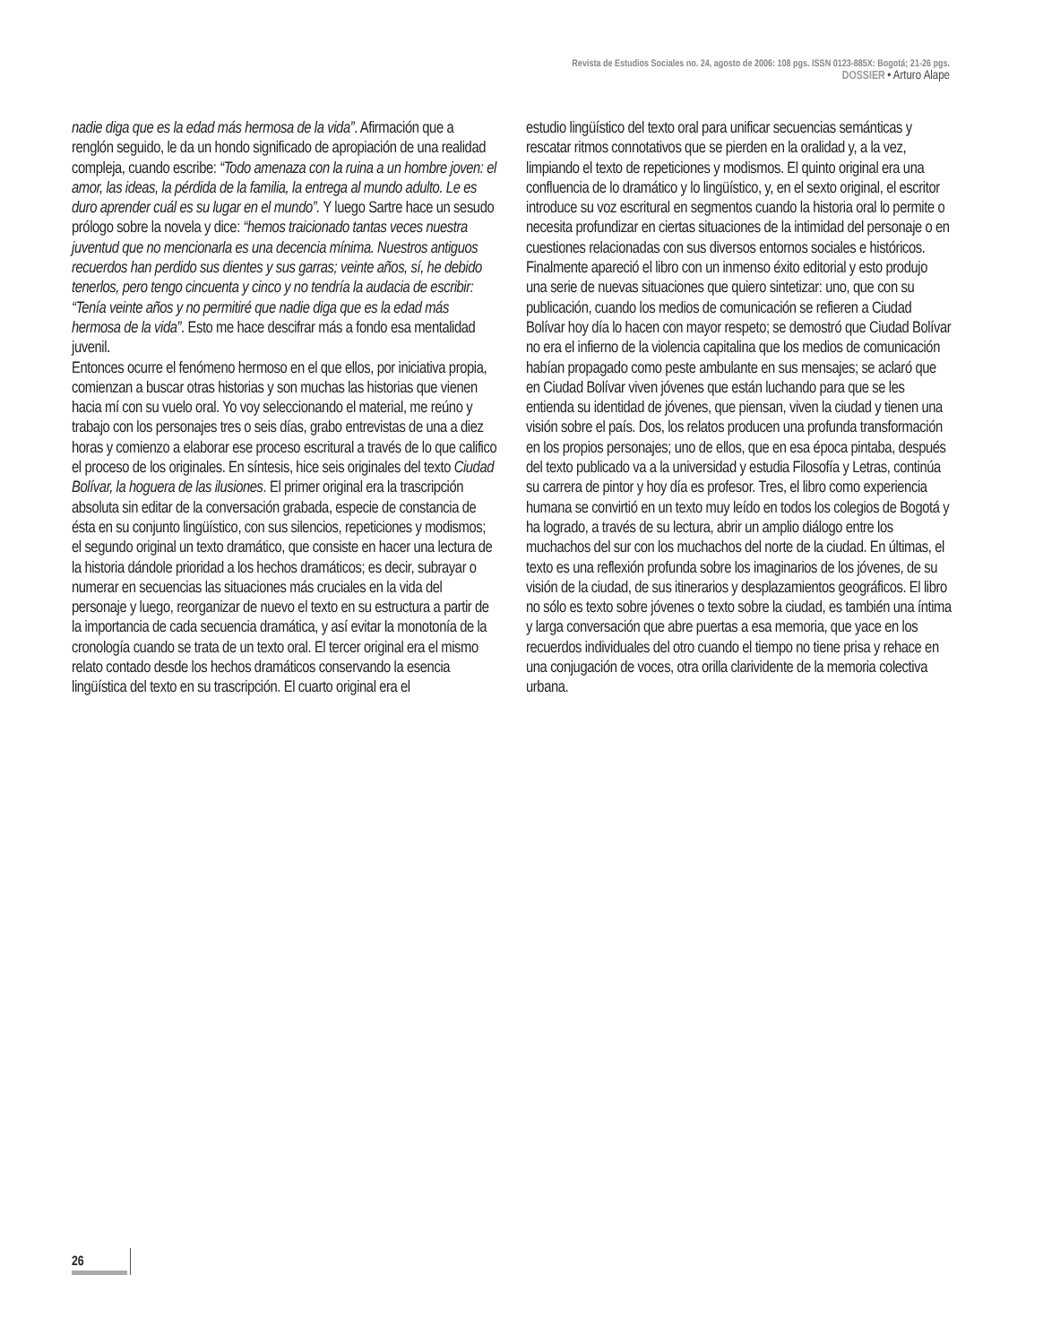Revista de Estudios Sociales no. 24, agosto de 2006: 108 pgs. ISSN 0123-885X: Bogotá; 21-26 pgs.
DOSSIER • Arturo Alape
nadie diga que es la edad más hermosa de la vida”. Afirmación que a renglón seguido, le da un hondo significado de apropiación de una realidad compleja, cuando escribe: “Todo amenaza con la ruina a un hombre joven: el amor, las ideas, la pérdida de la familia, la entrega al mundo adulto. Le es duro aprender cuál es su lugar en el mundo”. Y luego Sartre hace un sesudo prólogo sobre la novela y dice: “hemos traicionado tantas veces nuestra juventud que no mencionarla es una decencia mínima. Nuestros antiguos recuerdos han perdido sus dientes y sus garras; veinte años, sí, he debido tenerlos, pero tengo cincuenta y cinco y no tendría la audacia de escribir: “Tenía veinte años y no permitiré que nadie diga que es la edad más hermosa de la vida”. Esto me hace descifrar más a fondo esa mentalidad juvenil.
Entonces ocurre el fenómeno hermoso en el que ellos, por iniciativa propia, comienzan a buscar otras historias y son muchas las historias que vienen hacia mí con su vuelo oral. Yo voy seleccionando el material, me reúno y trabajo con los personajes tres o seis días, grabo entrevistas de una a diez horas y comienzo a elaborar ese proceso escritural a través de lo que califico el proceso de los originales. En síntesis, hice seis originales del texto Ciudad Bolívar, la hoguera de las ilusiones. El primer original era la trascripción absoluta sin editar de la conversación grabada, especie de constancia de ésta en su conjunto lingüístico, con sus silencios, repeticiones y modismos; el segundo original un texto dramático, que consiste en hacer una lectura de la historia dándole prioridad a los hechos dramáticos; es decir, subrayar o numerar en secuencias las situaciones más cruciales en la vida del personaje y luego, reorganizar de nuevo el texto en su estructura a partir de la importancia de cada secuencia dramática, y así evitar la monotonía de la cronología cuando se trata de un texto oral. El tercer original era el mismo relato contado desde los hechos dramáticos conservando la esencia lingüística del texto en su trascripción. El cuarto original era el
estudio lingüístico del texto oral para unificar secuencias semánticas y rescatar ritmos connotativos que se pierden en la oralidad y, a la vez, limpiando el texto de repeticiones y modismos. El quinto original era una confluencia de lo dramático y lo lingüístico, y, en el sexto original, el escritor introduce su voz escritural en segmentos cuando la historia oral lo permite o necesita profundizar en ciertas situaciones de la intimidad del personaje o en cuestiones relacionadas con sus diversos entornos sociales e históricos.
Finalmente apareció el libro con un inmenso éxito editorial y esto produjo una serie de nuevas situaciones que quiero sintetizar: uno, que con su publicación, cuando los medios de comunicación se refieren a Ciudad Bolívar hoy día lo hacen con mayor respeto; se demostró que Ciudad Bolívar no era el infierno de la violencia capitalina que los medios de comunicación habían propagado como peste ambulante en sus mensajes; se aclaró que en Ciudad Bolívar viven jóvenes que están luchando para que se les entienda su identidad de jóvenes, que piensan, viven la ciudad y tienen una visión sobre el país. Dos, los relatos producen una profunda transformación en los propios personajes; uno de ellos, que en esa época pintaba, después del texto publicado va a la universidad y estudia Filosofía y Letras, continúa su carrera de pintor y hoy día es profesor. Tres, el libro como experiencia humana se convirtió en un texto muy leído en todos los colegios de Bogotá y ha logrado, a través de su lectura, abrir un amplio diálogo entre los muchachos del sur con los muchachos del norte de la ciudad. En últimas, el texto es una reflexión profunda sobre los imaginarios de los jóvenes, de su visión de la ciudad, de sus itinerarios y desplazamientos geográficos. El libro no sólo es texto sobre jóvenes o texto sobre la ciudad, es también una íntima y larga conversación que abre puertas a esa memoria, que yace en los recuerdos individuales del otro cuando el tiempo no tiene prisa y rehace en una conjugación de voces, otra orilla clarividente de la memoria colectiva urbana.
26